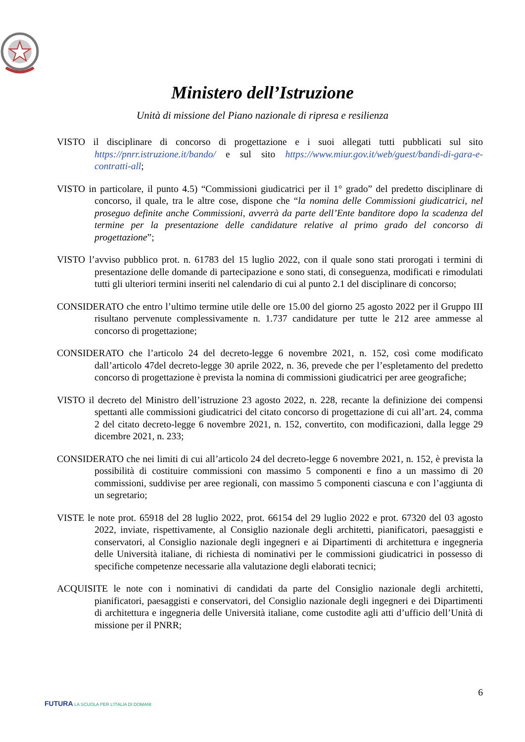Ministero dell’Istruzione
Unità di missione del Piano nazionale di ripresa e resilienza
VISTO il disciplinare di concorso di progettazione e i suoi allegati tutti pubblicati sul sito https://pnrr.istruzione.it/bando/ e sul sito https://www.miur.gov.it/web/guest/bandi-di-gara-e-contratti-all;
VISTO in particolare, il punto 4.5) “Commissioni giudicatrici per il 1° grado” del predetto disciplinare di concorso, il quale, tra le altre cose, dispone che “la nomina delle Commissioni giudicatrici, nel proseguo definite anche Commissioni, avverrà da parte dell’Ente banditore dopo la scadenza del termine per la presentazione delle candidature relative al primo grado del concorso di progettazione”;
VISTO l’avviso pubblico prot. n. 61783 del 15 luglio 2022, con il quale sono stati prorogati i termini di presentazione delle domande di partecipazione e sono stati, di conseguenza, modificati e rimodulati tutti gli ulteriori termini inseriti nel calendario di cui al punto 2.1 del disciplinare di concorso;
CONSIDERATO che entro l’ultimo termine utile delle ore 15.00 del giorno 25 agosto 2022 per il Gruppo III risultano pervenute complessivamente n. 1.737 candidature per tutte le 212 aree ammesse al concorso di progettazione;
CONSIDERATO che l’articolo 24 del decreto-legge 6 novembre 2021, n. 152, così come modificato dall’articolo 47del decreto-legge 30 aprile 2022, n. 36, prevede che per l’espletamento del predetto concorso di progettazione è prevista la nomina di commissioni giudicatrici per aree geografiche;
VISTO il decreto del Ministro dell’istruzione 23 agosto 2022, n. 228, recante la definizione dei compensi spettanti alle commissioni giudicatrici del citato concorso di progettazione di cui all’art. 24, comma 2 del citato decreto-legge 6 novembre 2021, n. 152, convertito, con modificazioni, dalla legge 29 dicembre 2021, n. 233;
CONSIDERATO che nei limiti di cui all’articolo 24 del decreto-legge 6 novembre 2021, n. 152, è prevista la possibilità di costituire commissioni con massimo 5 componenti e fino a un massimo di 20 commissioni, suddivise per aree regionali, con massimo 5 componenti ciascuna e con l’aggiunta di un segretario;
VISTE le note prot. 65918 del 28 luglio 2022, prot. 66154 del 29 luglio 2022 e prot. 67320 del 03 agosto 2022, inviate, rispettivamente, al Consiglio nazionale degli architetti, pianificatori, paesaggisti e conservatori, al Consiglio nazionale degli ingegneri e ai Dipartimenti di architettura e ingegneria delle Università italiane, di richiesta di nominativi per le commissioni giudicatrici in possesso di specifiche competenze necessarie alla valutazione degli elaborati tecnici;
ACQUISITE le note con i nominativi di candidati da parte del Consiglio nazionale degli architetti, pianificatori, paesaggisti e conservatori, del Consiglio nazionale degli ingegneri e dei Dipartimenti di architettura e ingegneria delle Università italiane, come custodite agli atti d’ufficio dell’Unità di missione per il PNRR;
6
FUTURA LA SCUOLA PER L’ITALIA DI DOMANI